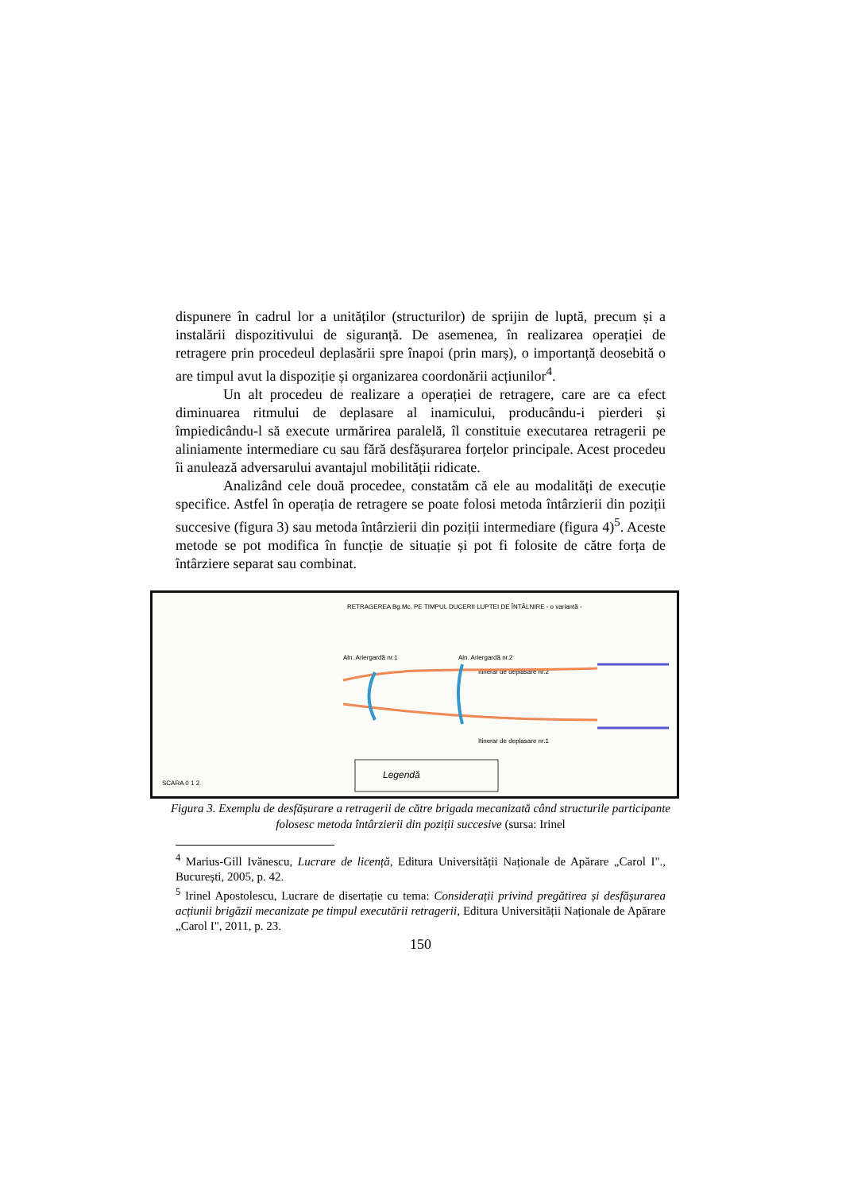dispunere în cadrul lor a unităților (structurilor) de sprijin de luptă, precum și a instalării dispozitivului de siguranță. De asemenea, în realizarea operației de retragere prin procedeul deplasării spre înapoi (prin marș), o importanță deosebită o are timpul avut la dispoziție și organizarea coordonării acțiunilor<sup>4</sup>.
Un alt procedeu de realizare a operației de retragere, care are ca efect diminuarea ritmului de deplasare al inamicului, producându-i pierderi și împiedicându-l să execute urmărirea paralelă, îl constituie executarea retragerii pe aliniamente intermediare cu sau fără desfășurarea forțelor principale. Acest procedeu îi anulează adversarului avantajul mobilității ridicate.
Analizând cele două procedee, constatăm că ele au modalități de execuție specifice. Astfel în operația de retragere se poate folosi metoda întârzierii din poziții succesive (figura 3) sau metoda întârzierii din poziții intermediare (figura 4)<sup>5</sup>. Aceste metode se pot modifica în funcție de situație și pot fi folosite de către forța de întârziere separat sau combinat.
RETRAGEREA Bg.Mc. PE TIMPUL DUCERII LUPTEI DE ÎNTÂLNIRE - o variantă -
Aln. Ariergardă nr.1 Aln. Ariergardă nr.2
Itinerar de deplasare nr.2
Itinerar de deplasare nr.1
SCARA 0 1 2
Legendă
Figura 3. Exemplu de desfășurare a retragerii de către brigada mecanizată când structurile participante folosesc metoda întârzierii din poziții succesive (sursa: Irinel
<sup>4</sup> Marius-Gill Ivănescu, Lucrare de licență, Editura Universității Naționale de Apărare „Carol I"., București, 2005, p. 42.
<sup>5</sup> Irinel Apostolescu, Lucrare de disertație cu tema: Considerații privind pregătirea și desfășurarea acțiunii brigăzii mecanizate pe timpul executării retragerii, Editura Universității Naționale de Apărare „Carol I", 2011, p. 23.
150